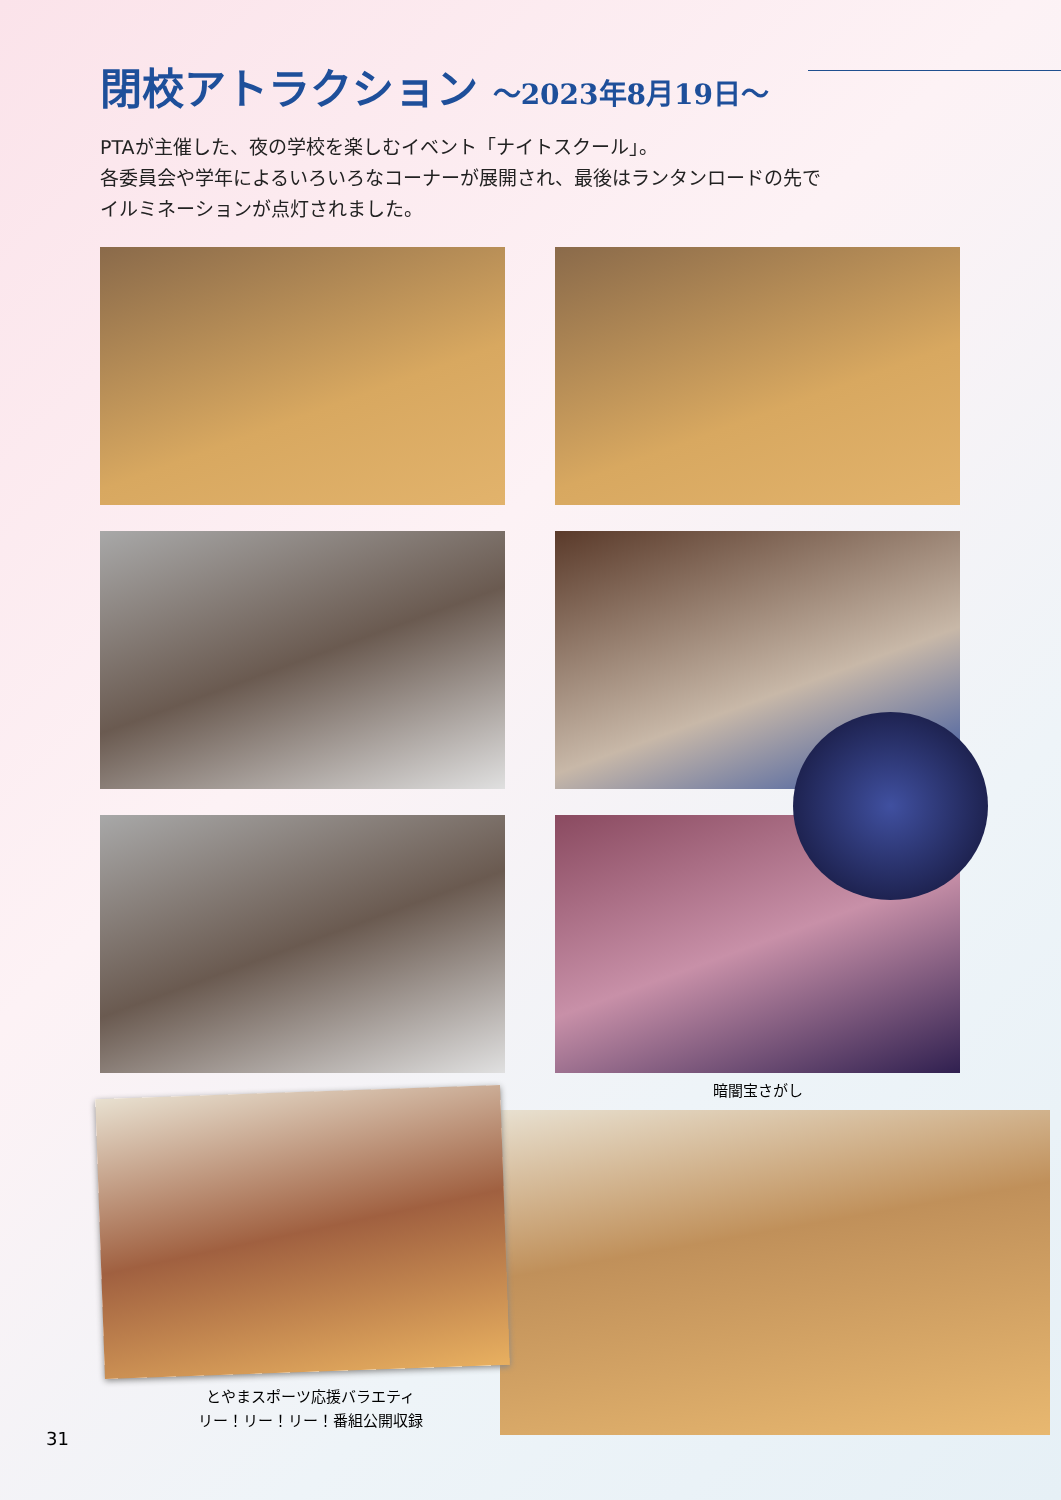閉校アトラクション ～2023年8月19日～
PTAが主催した、夜の学校を楽しむイベント「ナイトスクール」。
各委員会や学年によるいろいろなコーナーが展開され、最後はランタンロードの先で
イルミネーションが点灯されました。
暗闇宝さがし
とやまスポーツ応援バラエティ
リー！リー！リー！番組公開収録
31